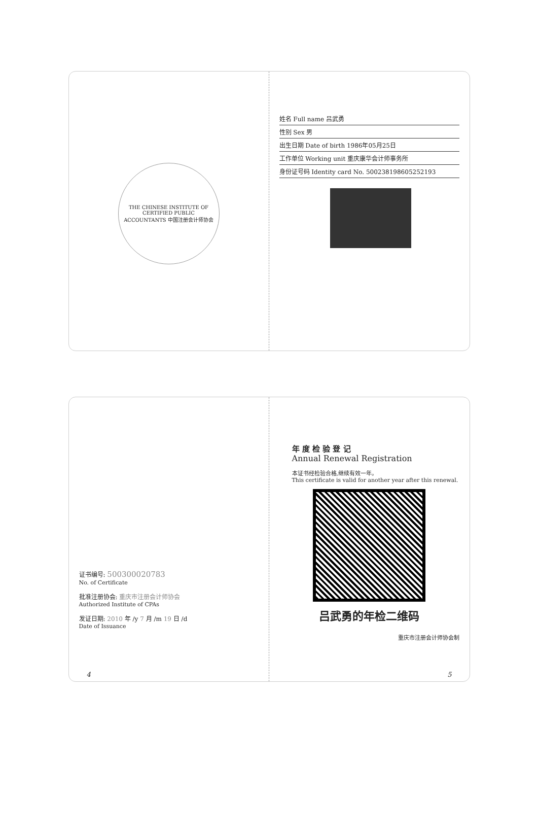THE CHINESE INSTITUTE OF CERTIFIED PUBLIC ACCOUNTANTS 中国注册会计师协会
姓名 Full name 吕武勇
性别 Sex 男
出生日期 Date of birth 1986年05月25日
工作单位 Working unit 重庆康华会计师事务所
身份证号码 Identity card No. 500238198605252193
证书编号: 500300020783
No. of Certificate
批准注册协会: 重庆市注册会计师协会
Authorized Institute of CPAs
发证日期: 2010 年 /y 7 月 /m 19 日 /d
Date of Issuance
4
年 度 检 验 登 记
Annual Renewal Registration
本证书经检验合格,继续有效一年。
This certificate is valid for another year after this renewal.
吕武勇的年检二维码
重庆市注册会计师协会制
5